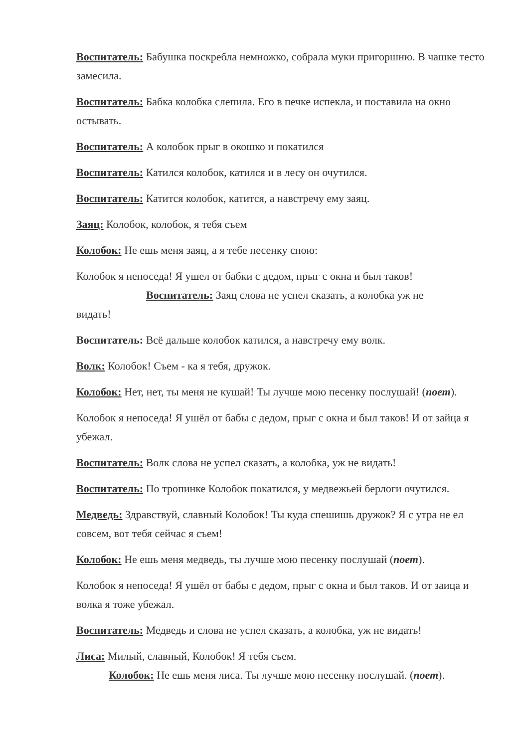Воспитатель: Бабушка поскребла немножко, собрала муки пригоршню. В чашке тесто замесила.
Воспитатель: Бабка колобка слепила. Его в печке испекла, и поставила на окно остывать.
Воспитатель: А колобок прыг в окошко и покатился
Воспитатель: Катился колобок, катился и в лесу он очутился.
Воспитатель: Катится колобок, катится, а навстречу ему заяц.
Заяц: Колобок, колобок, я тебя съем
Колобок: Не ешь меня заяц, а я тебе песенку спою:
Колобок я непоседа! Я ушел от бабки с дедом, прыг с окна и был таков!
Воспитатель: Заяц слова не успел сказать, а колобка уж не
видать!
Воспитатель: Всё дальше колобок катился, а навстречу ему волк.
Волк: Колобок! Съем - ка я тебя, дружок.
Колобок: Нет, нет, ты меня не кушай! Ты лучше мою песенку послушай! (поет).
Колобок я непоседа! Я ушёл от бабы с дедом, прыг с окна и был таков! И от зайца я убежал.
Воспитатель: Волк слова не успел сказать, а колобка, уж не видать!
Воспитатель: По тропинке Колобок покатился, у медвежьей берлоги очутился.
Медведь: Здравствуй, славный Колобок! Ты куда спешишь дружок? Я с утра не ел совсем, вот тебя сейчас я съем!
Колобок: Не ешь меня медведь, ты лучше мою песенку послушай (поет).
Колобок я непоседа! Я ушёл от бабы с дедом, прыг с окна и был таков. И от заица и волка я тоже убежал.
Воспитатель: Медведь и слова не успел сказать, а колобка, уж не видать!
Лиса: Милый, славный, Колобок! Я тебя съем.
Колобок: Не ешь меня лиса. Ты лучше мою песенку послушай. (поет).